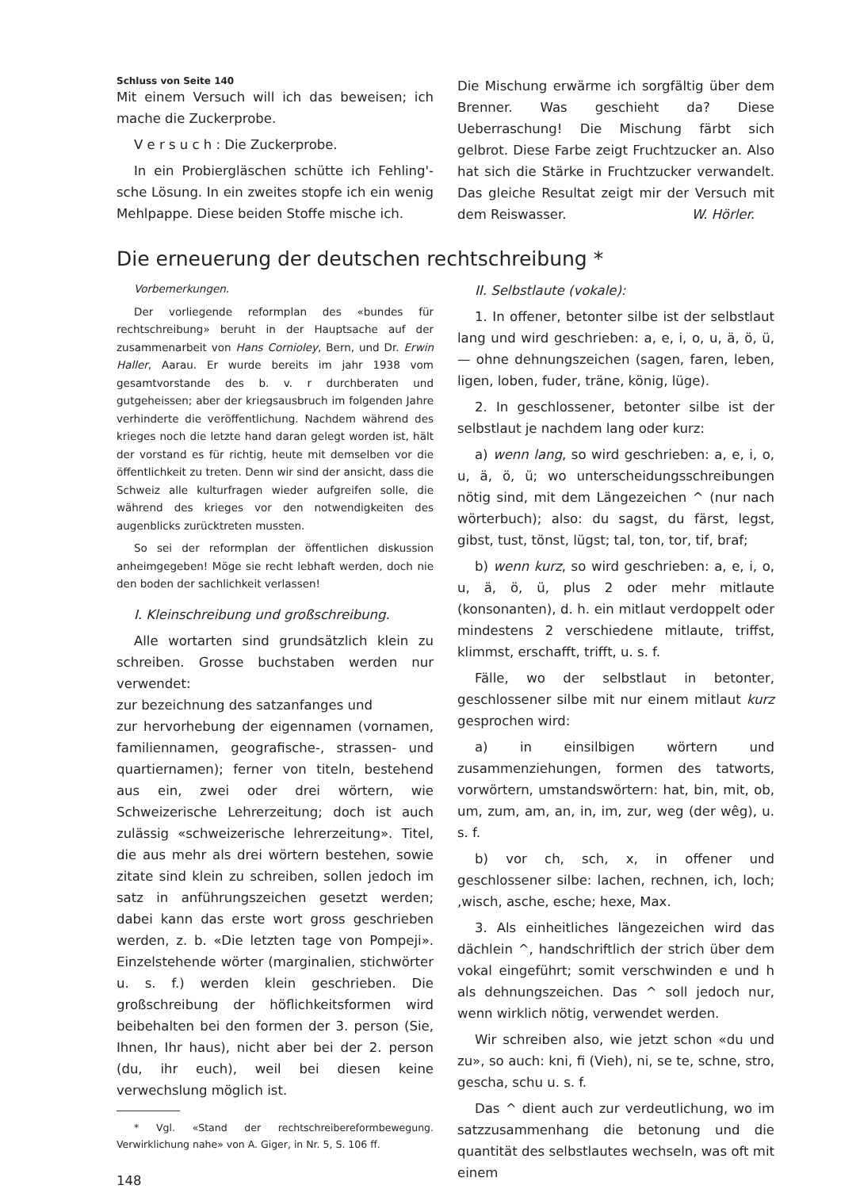Schluss von Seite 140
Mit einem Versuch will ich das beweisen; ich mache die Zuckerprobe.
V e r s u c h : Die Zuckerprobe.
In ein Probiergläschen schütte ich Fehling'-sche Lösung. In ein zweites stopfe ich ein wenig Mehlpappe. Diese beiden Stoffe mische ich.
Die Mischung erwärme ich sorgfältig über dem Brenner. Was geschieht da? Diese Ueberraschung! Die Mischung färbt sich gelbrot. Diese Farbe zeigt Fruchtzucker an. Also hat sich die Stärke in Fruchtzucker verwandelt. Das gleiche Resultat zeigt mir der Versuch mit dem Reiswasser. W. Hörler.
Die erneuerung der deutschen rechtschreibung *
Vorbemerkungen.
Der vorliegende reformplan des «bundes für rechtschreibung» beruht in der Hauptsache auf der zusammenarbeit von Hans Cornioley, Bern, und Dr. Erwin Haller, Aarau. Er wurde bereits im jahr 1938 vom gesamtvorstande des b. v. r durchberaten und gutgeheissen; aber der kriegsausbruch im folgenden Jahre verhinderte die veröffentlichung. Nachdem während des krieges noch die letzte hand daran gelegt worden ist, hält der vorstand es für richtig, heute mit demselben vor die öffentlichkeit zu treten. Denn wir sind der ansicht, dass die Schweiz alle kulturfragen wieder aufgreifen solle, die während des krieges vor den notwendigkeiten des augenblicks zurücktreten mussten.
So sei der reformplan der öffentlichen diskussion anheimgegeben! Möge sie recht lebhaft werden, doch nie den boden der sachlichkeit verlassen!
I. Kleinschreibung und großschreibung.
Alle wortarten sind grundsätzlich klein zu schreiben. Grosse buchstaben werden nur verwendet:
zur bezeichnung des satzanfanges und
zur hervorhebung der eigennamen (vornamen, familiennamen, geografische-, strassen- und quartiernamen); ferner von titeln, bestehend aus ein, zwei oder drei wörtern, wie Schweizerische Lehrerzeitung; doch ist auch zulässig «schweizerische lehrerzeitung». Titel, die aus mehr als drei wörtern bestehen, sowie zitate sind klein zu schreiben, sollen jedoch im satz in anführungszeichen gesetzt werden; dabei kann das erste wort gross geschrieben werden, z. b. «Die letzten tage von Pompeji». Einzelstehende wörter (marginalien, stichwörter u. s. f.) werden klein geschrieben. Die großschreibung der höflichkeitsformen wird beibehalten bei den formen der 3. person (Sie, Ihnen, Ihr haus), nicht aber bei der 2. person (du, ihr euch), weil bei diesen keine verwechslung möglich ist.
* Vgl. «Stand der rechtschreibereformbewegung. Verwirklichung nahe» von A. Giger, in Nr. 5, S. 106 ff.
148
II. Selbstlaute (vokale):
1. In offener, betonter silbe ist der selbstlaut lang und wird geschrieben: a, e, i, o, u, ä, ö, ü, — ohne dehnungszeichen (sagen, faren, leben, ligen, loben, fuder, träne, könig, lüge).
2. In geschlossener, betonter silbe ist der selbstlaut je nachdem lang oder kurz:
a) wenn lang, so wird geschrieben: a, e, i, o, u, ä, ö, ü; wo unterscheidungsschreibungen nötig sind, mit dem Längezeichen ^ (nur nach wörterbuch); also: du sagst, du färst, legst, gibst, tust, tönst, lügst; tal, ton, tor, tif, braf;
b) wenn kurz, so wird geschrieben: a, e, i, o, u, ä, ö, ü, plus 2 oder mehr mitlaute (konsonanten), d. h. ein mitlaut verdoppelt oder mindestens 2 verschiedene mitlaute, triffst, klimmst, erschafft, trifft, u. s. f.
Fälle, wo der selbstlaut in betonter, geschlossener silbe mit nur einem mitlaut kurz gesprochen wird:
a) in einsilbigen wörtern und zusammenziehungen, formen des tatworts, vorwörtern, umstandswörtern: hat, bin, mit, ob, um, zum, am, an, in, im, zur, weg (der wêg), u. s. f.
b) vor ch, sch, x, in offener und geschlossener silbe: lachen, rechnen, ich, loch; ,wisch, asche, esche; hexe, Max.
3. Als einheitliches längezeichen wird das dächlein ^, handschriftlich der strich über dem vokal eingeführt; somit verschwinden e und h als dehnungszeichen. Das ^ soll jedoch nur, wenn wirklich nötig, verwendet werden.
Wir schreiben also, wie jetzt schon «du und zu», so auch: kni, fi (Vieh), ni, se te, schne, stro, gescha, schu u. s. f.
Das ^ dient auch zur verdeutlichung, wo im satzzusammenhang die betonung und die quantität des selbstlautes wechseln, was oft mit einem